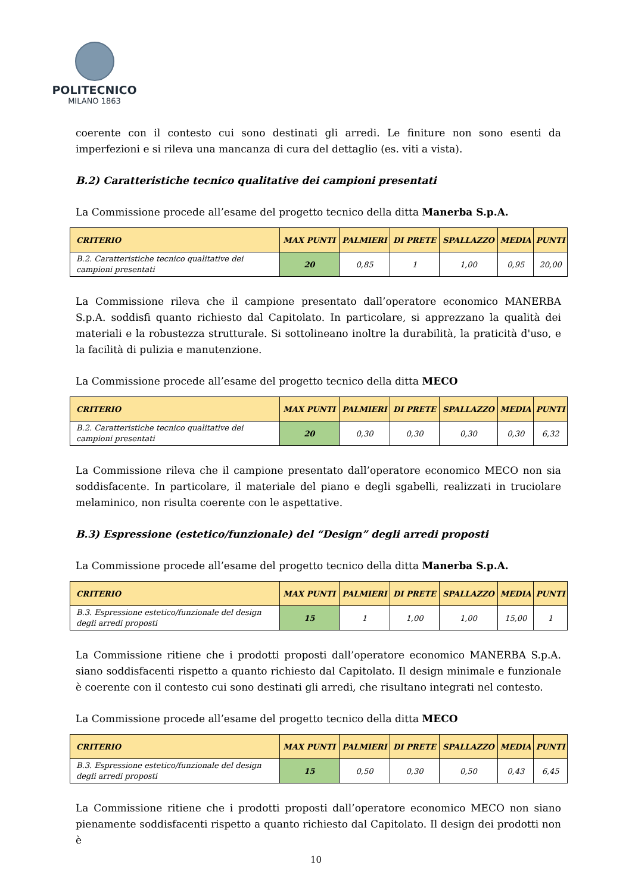POLITECNICO
MILANO 1863
coerente con il contesto cui sono destinati gli arredi. Le finiture non sono esenti da imperfezioni e si rileva una mancanza di cura del dettaglio (es. viti a vista).
B.2) Caratteristiche tecnico qualitative dei campioni presentati
La Commissione procede all’esame del progetto tecnico della ditta Manerba S.p.A.
| CRITERIO | MAX PUNTI | PALMIERI | DI PRETE | SPALLAZZO | MEDIA | PUNTI |
| --- | --- | --- | --- | --- | --- | --- |
| B.2. Caratteristiche tecnico qualitative dei campioni presentati | 20 | 0,85 | 1 | 1,00 | 0,95 | 20,00 |
La Commissione rileva che il campione presentato dall’operatore economico MANERBA S.p.A. soddisfi quanto richiesto dal Capitolato. In particolare, si apprezzano la qualità dei materiali e la robustezza strutturale. Si sottolineano inoltre la durabilità, la praticità d'uso, e la facilità di pulizia e manutenzione.
La Commissione procede all’esame del progetto tecnico della ditta MECO
| CRITERIO | MAX PUNTI | PALMIERI | DI PRETE | SPALLAZZO | MEDIA | PUNTI |
| --- | --- | --- | --- | --- | --- | --- |
| B.2. Caratteristiche tecnico qualitative dei campioni presentati | 20 | 0,30 | 0,30 | 0,30 | 0,30 | 6,32 |
La Commissione rileva che il campione presentato dall’operatore economico MECO non sia soddisfacente. In particolare, il materiale del piano e degli sgabelli, realizzati in truciolare melaminico, non risulta coerente con le aspettative.
B.3) Espressione (estetico/funzionale) del “Design” degli arredi proposti
La Commissione procede all’esame del progetto tecnico della ditta Manerba S.p.A.
| CRITERIO | MAX PUNTI | PALMIERI | DI PRETE | SPALLAZZO | MEDIA | PUNTI |
| --- | --- | --- | --- | --- | --- | --- |
| B.3. Espressione estetico/funzionale del design degli arredi proposti | 15 | 1 | 1,00 | 1,00 | 15,00 | 1 |
La Commissione ritiene che i prodotti proposti dall’operatore economico MANERBA S.p.A. siano soddisfacenti rispetto a quanto richiesto dal Capitolato. Il design minimale e funzionale è coerente con il contesto cui sono destinati gli arredi, che risultano integrati nel contesto.
La Commissione procede all’esame del progetto tecnico della ditta MECO
| CRITERIO | MAX PUNTI | PALMIERI | DI PRETE | SPALLAZZO | MEDIA | PUNTI |
| --- | --- | --- | --- | --- | --- | --- |
| B.3. Espressione estetico/funzionale del design degli arredi proposti | 15 | 0,50 | 0,30 | 0,50 | 0,43 | 6,45 |
La Commissione ritiene che i prodotti proposti dall’operatore economico MECO non siano pienamente soddisfacenti rispetto a quanto richiesto dal Capitolato. Il design dei prodotti non è
10